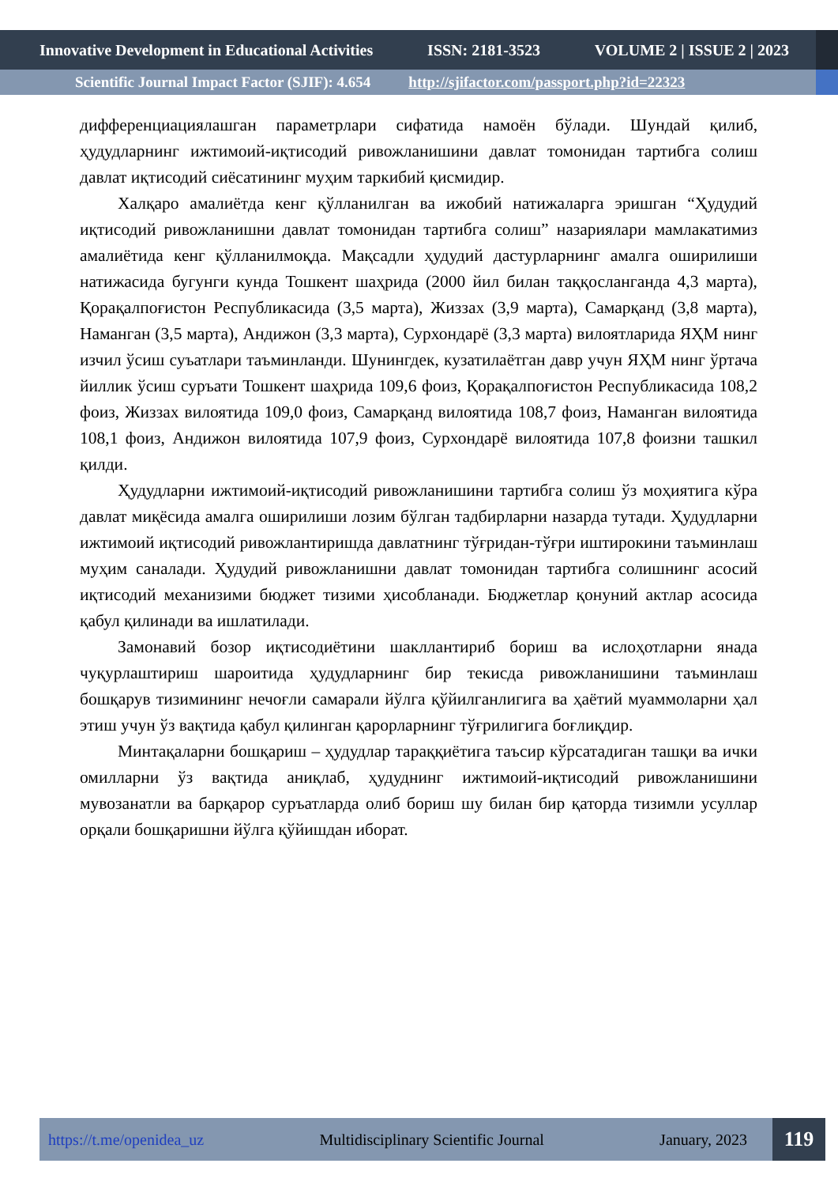Innovative Development in Educational Activities ISSN: 2181-3523 VOLUME 2 | ISSUE 2 | 2023
Scientific Journal Impact Factor (SJIF): 4.654 http://sjifactor.com/passport.php?id=22323
дифференциациялашган параметрлари сифатида намоён бўлади. Шундай қилиб, ҳудудларнинг ижтимоий-иқтисодий ривожланишини давлат томонидан тартибга солиш давлат иқтисодий сиёсатининг муҳим таркибий қисмидир.
Халқаро амалиётда кенг қўлланилган ва ижобий натижаларга эришган “Ҳудудий иқтисодий ривожланишни давлат томонидан тартибга солиш” назариялари мамлакатимиз амалиётида кенг қўлланилмоқда. Мақсадли ҳудудий дастурларнинг амалга оширилиши натижасида бугунги кунда Тошкент шаҳрида (2000 йил билан таққосланганда 4,3 марта), Қорақалпоғистон Республикасида (3,5 марта), Жиззах (3,9 марта), Самарқанд (3,8 марта), Наманган (3,5 марта), Андижон (3,3 марта), Сурхондарё (3,3 марта) вилоятларида ЯҲМ нинг изчил ўсиш суъатлари таъминланди. Шунингдек, кузатилаётган давр учун ЯҲМ нинг ўртача йиллик ўсиш суръати Тошкент шаҳрида 109,6 фоиз, Қорақалпоғистон Республикасида 108,2 фоиз, Жиззах вилоятида 109,0 фоиз, Самарқанд вилоятида 108,7 фоиз, Наманган вилоятида 108,1 фоиз, Андижон вилоятида 107,9 фоиз, Сурхондарё вилоятида 107,8 фоизни ташкил қилди.
Ҳудудларни ижтимоий-иқтисодий ривожланишини тартибга солиш ўз моҳиятига кўра давлат миқёсида амалга оширилиши лозим бўлган тадбирларни назарда тутади. Ҳудудларни ижтимоий иқтисодий ривожлантиришда давлатнинг тўғридан-тўғри иштирокини таъминлаш муҳим саналади. Ҳудудий ривожланишни давлат томонидан тартибга солишнинг асосий иқтисодий механизими бюджет тизими ҳисобланади. Бюджетлар қонуний актлар асосида қабул қилинади ва ишлатилади.
Замонавий бозор иқтисодиётини шакллантириб бориш ва ислоҳотларни янада чуқурлаштириш шароитида ҳудудларнинг бир текисда ривожланишини таъминлаш бошқарув тизимининг нечоғли самарали йўлга қўйилганлигига ва ҳаётий муаммоларни ҳал этиш учун ўз вақтида қабул қилинган қарорларнинг тўғрилигига боғлиқдир.
Минтақаларни бошқариш – ҳудудлар тараққиётига таъсир кўрсатадиган ташқи ва ички омилларни ўз вақтида аниқлаб, ҳудуднинг ижтимоий-иқтисодий ривожланишини мувозанатли ва барқарор суръатларда олиб бориш шу билан бир қаторда тизимли усуллар орқали бошқаришни йўлга қўйишдан иборат.
https://t.me/openidea_uz Multidisciplinary Scientific Journal January, 2023 119